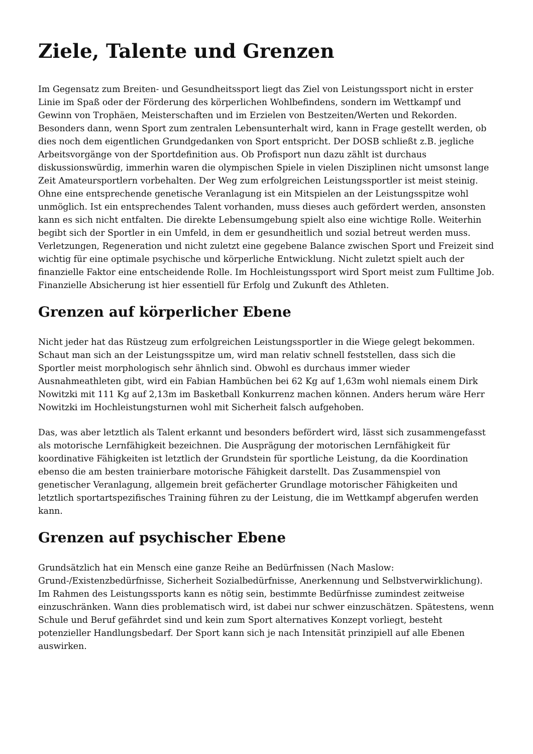Ziele, Talente und Grenzen
Im Gegensatz zum Breiten- und Gesundheitssport liegt das Ziel von Leistungssport nicht in erster Linie im Spaß oder der Förderung des körperlichen Wohlbefindens, sondern im Wettkampf und Gewinn von Trophäen, Meisterschaften und im Erzielen von Bestzeiten/Werten und Rekorden. Besonders dann, wenn Sport zum zentralen Lebensunterhalt wird, kann in Frage gestellt werden, ob dies noch dem eigentlichen Grundgedanken von Sport entspricht. Der DOSB schließt z.B. jegliche Arbeitsvorgänge von der Sportdefinition aus. Ob Profisport nun dazu zählt ist durchaus diskussionswürdig, immerhin waren die olympischen Spiele in vielen Disziplinen nicht umsonst lange Zeit Amateursportlern vorbehalten. Der Weg zum erfolgreichen Leistungssportler ist meist steinig. Ohne eine entsprechende genetische Veranlagung ist ein Mitspielen an der Leistungsspitze wohl unmöglich. Ist ein entsprechendes Talent vorhanden, muss dieses auch gefördert werden, ansonsten kann es sich nicht entfalten. Die direkte Lebensumgebung spielt also eine wichtige Rolle. Weiterhin begibt sich der Sportler in ein Umfeld, in dem er gesundheitlich und sozial betreut werden muss. Verletzungen, Regeneration und nicht zuletzt eine gegebene Balance zwischen Sport und Freizeit sind wichtig für eine optimale psychische und körperliche Entwicklung. Nicht zuletzt spielt auch der finanzielle Faktor eine entscheidende Rolle. Im Hochleistungssport wird Sport meist zum Fulltime Job. Finanzielle Absicherung ist hier essentiell für Erfolg und Zukunft des Athleten.
Grenzen auf körperlicher Ebene
Nicht jeder hat das Rüstzeug zum erfolgreichen Leistungssportler in die Wiege gelegt bekommen. Schaut man sich an der Leistungsspitze um, wird man relativ schnell feststellen, dass sich die Sportler meist morphologisch sehr ähnlich sind. Obwohl es durchaus immer wieder Ausnahmeathleten gibt, wird ein Fabian Hambüchen bei 62 Kg auf 1,63m wohl niemals einem Dirk Nowitzki mit 111 Kg auf 2,13m im Basketball Konkurrenz machen können. Anders herum wäre Herr Nowitzki im Hochleistungsturnen wohl mit Sicherheit falsch aufgehoben.
Das, was aber letztlich als Talent erkannt und besonders befördert wird, lässt sich zusammengefasst als motorische Lernfähigkeit bezeichnen. Die Ausprägung der motorischen Lernfähigkeit für koordinative Fähigkeiten ist letztlich der Grundstein für sportliche Leistung, da die Koordination ebenso die am besten trainierbare motorische Fähigkeit darstellt. Das Zusammenspiel von genetischer Veranlagung, allgemein breit gefächerter Grundlage motorischer Fähigkeiten und letztlich sportartspezifisches Training führen zu der Leistung, die im Wettkampf abgerufen werden kann.
Grenzen auf psychischer Ebene
Grundsätzlich hat ein Mensch eine ganze Reihe an Bedürfnissen (Nach Maslow: Grund-/Existenzbedürfnisse, Sicherheit Sozialbedürfnisse, Anerkennung und Selbstverwirklichung). Im Rahmen des Leistungssports kann es nötig sein, bestimmte Bedürfnisse zumindest zeitweise einzuschränken. Wann dies problematisch wird, ist dabei nur schwer einzuschätzen. Spätestens, wenn Schule und Beruf gefährdet sind und kein zum Sport alternatives Konzept vorliegt, besteht potenzieller Handlungsbedarf. Der Sport kann sich je nach Intensität prinzipiell auf alle Ebenen auswirken.